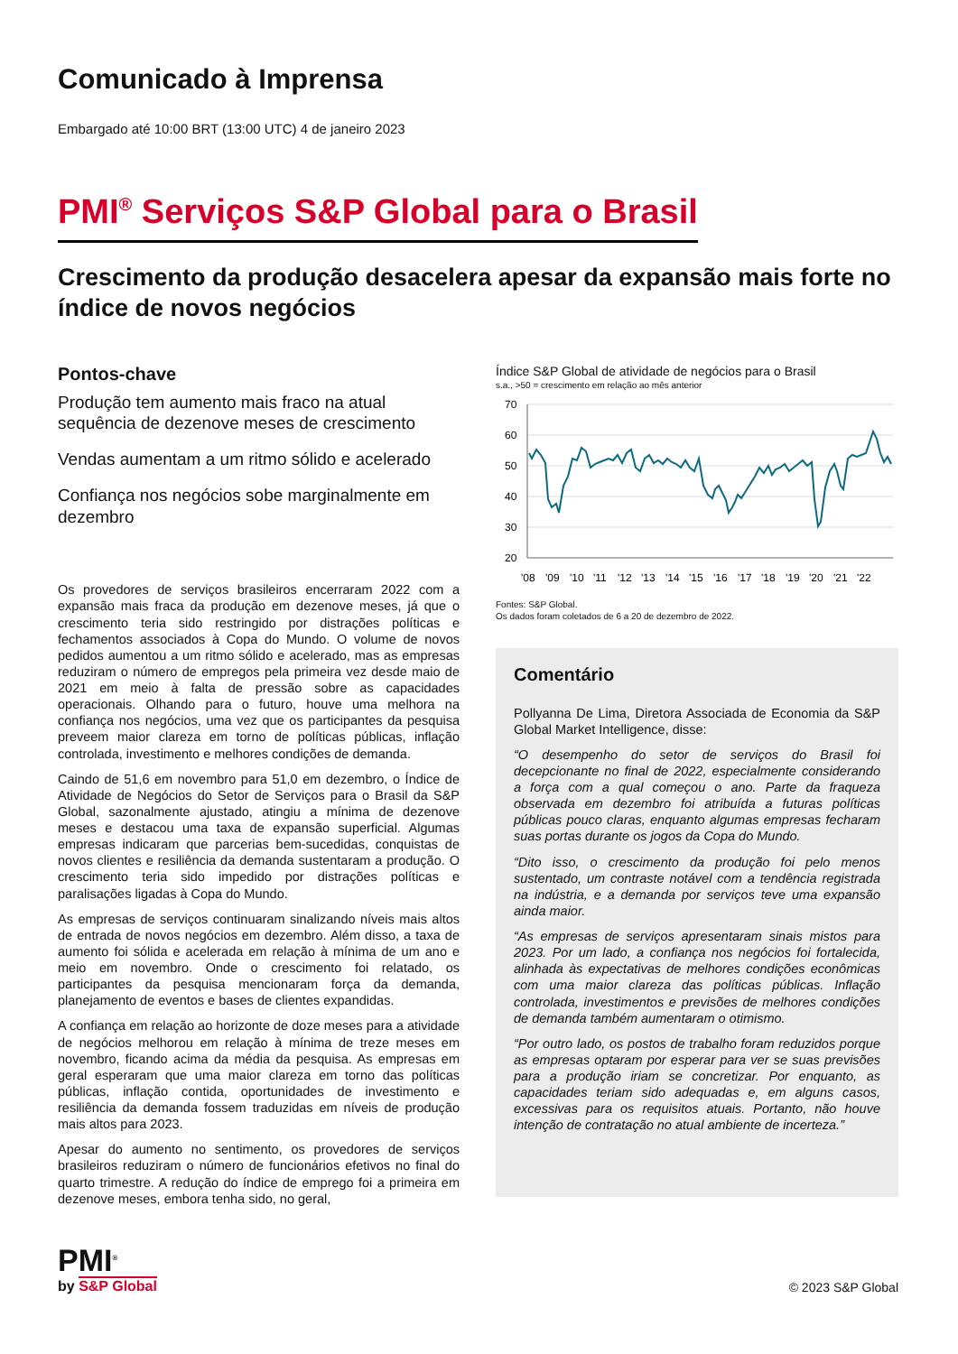Comunicado à Imprensa
Embargado até 10:00 BRT (13:00 UTC) 4 de janeiro 2023
PMI<sup>®</sup> Serviços S&P Global para o Brasil
Crescimento da produção desacelera apesar da expansão mais forte no índice de novos negócios
Pontos-chave
Produção tem aumento mais fraco na atual sequência de dezenove meses de crescimento
Vendas aumentam a um ritmo sólido e acelerado
Confiança nos negócios sobe marginalmente em dezembro
Os provedores de serviços brasileiros encerraram 2022 com a expansão mais fraca da produção em dezenove meses, já que o crescimento teria sido restringido por distrações políticas e fechamentos associados à Copa do Mundo. O volume de novos pedidos aumentou a um ritmo sólido e acelerado, mas as empresas reduziram o número de empregos pela primeira vez desde maio de 2021 em meio à falta de pressão sobre as capacidades operacionais. Olhando para o futuro, houve uma melhora na confiança nos negócios, uma vez que os participantes da pesquisa preveem maior clareza em torno de políticas públicas, inflação controlada, investimento e melhores condições de demanda.
Caindo de 51,6 em novembro para 51,0 em dezembro, o Índice de Atividade de Negócios do Setor de Serviços para o Brasil da S&P Global, sazonalmente ajustado, atingiu a mínima de dezenove meses e destacou uma taxa de expansão superficial. Algumas empresas indicaram que parcerias bem-sucedidas, conquistas de novos clientes e resiliência da demanda sustentaram a produção. O crescimento teria sido impedido por distrações políticas e paralisações ligadas à Copa do Mundo.
As empresas de serviços continuaram sinalizando níveis mais altos de entrada de novos negócios em dezembro. Além disso, a taxa de aumento foi sólida e acelerada em relação à mínima de um ano e meio em novembro. Onde o crescimento foi relatado, os participantes da pesquisa mencionaram força da demanda, planejamento de eventos e bases de clientes expandidas.
A confiança em relação ao horizonte de doze meses para a atividade de negócios melhorou em relação à mínima de treze meses em novembro, ficando acima da média da pesquisa. As empresas em geral esperaram que uma maior clareza em torno das políticas públicas, inflação contida, oportunidades de investimento e resiliência da demanda fossem traduzidas em níveis de produção mais altos para 2023.
Apesar do aumento no sentimento, os provedores de serviços brasileiros reduziram o número de funcionários efetivos no final do quarto trimestre. A redução do índice de emprego foi a primeira em dezenove meses, embora tenha sido, no geral,
Índice S&P Global de atividade de negócios para o Brasil
s.a., >50 = crescimento em relação ao mês anterior
70
60
50
40
30
20
'08
'09
'10
'11
'12
'13
'14
'15
'16
'17
'18
'19
'20
'21
'22
Fontes: S&P Global.
Os dados foram coletados de 6 a 20 de dezembro de 2022.
Comentário
Pollyanna De Lima, Diretora Associada de Economia da S&P Global Market Intelligence, disse:
“O desempenho do setor de serviços do Brasil foi decepcionante no final de 2022, especialmente considerando a força com a qual começou o ano. Parte da fraqueza observada em dezembro foi atribuída a futuras políticas públicas pouco claras, enquanto algumas empresas fecharam suas portas durante os jogos da Copa do Mundo.
“Dito isso, o crescimento da produção foi pelo menos sustentado, um contraste notável com a tendência registrada na indústria, e a demanda por serviços teve uma expansão ainda maior.
“As empresas de serviços apresentaram sinais mistos para 2023. Por um lado, a confiança nos negócios foi fortalecida, alinhada às expectativas de melhores condições econômicas com uma maior clareza das políticas públicas. Inflação controlada, investimentos e previsões de melhores condições de demanda também aumentaram o otimismo.
“Por outro lado, os postos de trabalho foram reduzidos porque as empresas optaram por esperar para ver se suas previsões para a produção iriam se concretizar. Por enquanto, as capacidades teriam sido adequadas e, em alguns casos, excessivas para os requisitos atuais. Portanto, não houve intenção de contratação no atual ambiente de incerteza.”
PMI<sup>®</sup>
by S&P Global
© 2023 S&P Global